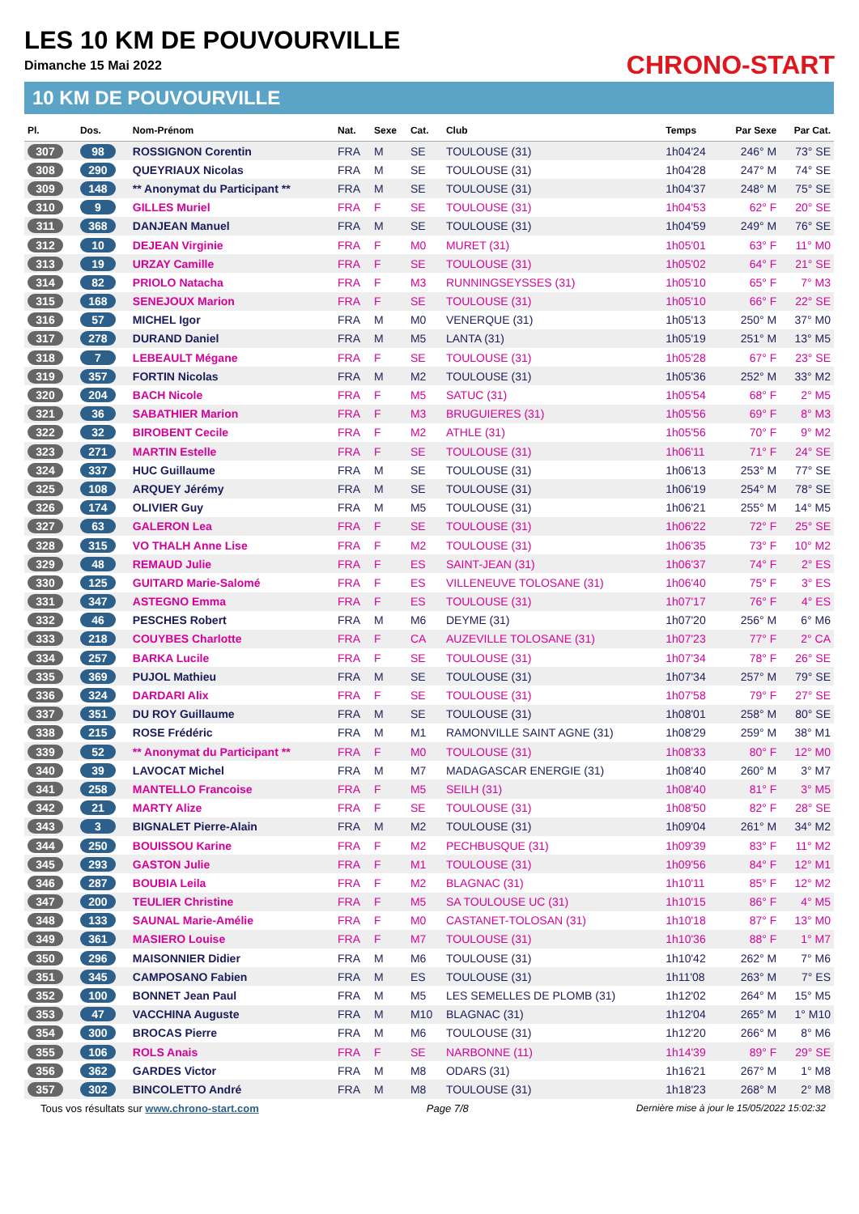LES 10 KM DE POUVOURVILLE
Dimanche 15 Mai 2022
10 KM DE POUVOURVILLE
CHRONO-START
| Pl. | Dos. | Nom-Prénom | Nat. | Sexe | Cat. | Club | Temps | Par Sexe | Par Cat. |
| --- | --- | --- | --- | --- | --- | --- | --- | --- | --- |
| 307 | 98 | ROSSIGNON Corentin | FRA | M | SE | TOULOUSE (31) | 1h04'24 | 246° M | 73° SE |
| 308 | 290 | QUEYRIAUX Nicolas | FRA | M | SE | TOULOUSE (31) | 1h04'28 | 247° M | 74° SE |
| 309 | 148 | ** Anonymat du Participant ** | FRA | M | SE | TOULOUSE (31) | 1h04'37 | 248° M | 75° SE |
| 310 | 9 | GILLES Muriel | FRA | F | SE | TOULOUSE (31) | 1h04'53 | 62° F | 20° SE |
| 311 | 368 | DANJEAN Manuel | FRA | M | SE | TOULOUSE (31) | 1h04'59 | 249° M | 76° SE |
| 312 | 10 | DEJEAN Virginie | FRA | F | M0 | MURET (31) | 1h05'01 | 63° F | 11° M0 |
| 313 | 19 | URZAY Camille | FRA | F | SE | TOULOUSE (31) | 1h05'02 | 64° F | 21° SE |
| 314 | 82 | PRIOLO Natacha | FRA | F | M3 | RUNNINGSEYSSES (31) | 1h05'10 | 65° F | 7° M3 |
| 315 | 168 | SENEJOUX Marion | FRA | F | SE | TOULOUSE (31) | 1h05'10 | 66° F | 22° SE |
| 316 | 57 | MICHEL Igor | FRA | M | M0 | VENERQUE (31) | 1h05'13 | 250° M | 37° M0 |
| 317 | 278 | DURAND Daniel | FRA | M | M5 | LANTA (31) | 1h05'19 | 251° M | 13° M5 |
| 318 | 7 | LEBEAULT Mégane | FRA | F | SE | TOULOUSE (31) | 1h05'28 | 67° F | 23° SE |
| 319 | 357 | FORTIN Nicolas | FRA | M | M2 | TOULOUSE (31) | 1h05'36 | 252° M | 33° M2 |
| 320 | 204 | BACH Nicole | FRA | F | M5 | SATUC (31) | 1h05'54 | 68° F | 2° M5 |
| 321 | 36 | SABATHIER Marion | FRA | F | M3 | BRUGUIERES (31) | 1h05'56 | 69° F | 8° M3 |
| 322 | 32 | BIROBENT Cecile | FRA | F | M2 | ATHLE (31) | 1h05'56 | 70° F | 9° M2 |
| 323 | 271 | MARTIN Estelle | FRA | F | SE | TOULOUSE (31) | 1h06'11 | 71° F | 24° SE |
| 324 | 337 | HUC Guillaume | FRA | M | SE | TOULOUSE (31) | 1h06'13 | 253° M | 77° SE |
| 325 | 108 | ARQUEY Jérémy | FRA | M | SE | TOULOUSE (31) | 1h06'19 | 254° M | 78° SE |
| 326 | 174 | OLIVIER Guy | FRA | M | M5 | TOULOUSE (31) | 1h06'21 | 255° M | 14° M5 |
| 327 | 63 | GALERON Lea | FRA | F | SE | TOULOUSE (31) | 1h06'22 | 72° F | 25° SE |
| 328 | 315 | VO THALH Anne Lise | FRA | F | M2 | TOULOUSE (31) | 1h06'35 | 73° F | 10° M2 |
| 329 | 48 | REMAUD Julie | FRA | F | ES | SAINT-JEAN (31) | 1h06'37 | 74° F | 2° ES |
| 330 | 125 | GUITARD Marie-Salomé | FRA | F | ES | VILLENEUVE TOLOSANE (31) | 1h06'40 | 75° F | 3° ES |
| 331 | 347 | ASTEGNO Emma | FRA | F | ES | TOULOUSE (31) | 1h07'17 | 76° F | 4° ES |
| 332 | 46 | PESCHES Robert | FRA | M | M6 | DEYME (31) | 1h07'20 | 256° M | 6° M6 |
| 333 | 218 | COUYBES Charlotte | FRA | F | CA | AUZEVILLE TOLOSANE (31) | 1h07'23 | 77° F | 2° CA |
| 334 | 257 | BARKA Lucile | FRA | F | SE | TOULOUSE (31) | 1h07'34 | 78° F | 26° SE |
| 335 | 369 | PUJOL Mathieu | FRA | M | SE | TOULOUSE (31) | 1h07'34 | 257° M | 79° SE |
| 336 | 324 | DARDARI Alix | FRA | F | SE | TOULOUSE (31) | 1h07'58 | 79° F | 27° SE |
| 337 | 351 | DU ROY Guillaume | FRA | M | SE | TOULOUSE (31) | 1h08'01 | 258° M | 80° SE |
| 338 | 215 | ROSE Frédéric | FRA | M | M1 | RAMONVILLE SAINT AGNE (31) | 1h08'29 | 259° M | 38° M1 |
| 339 | 52 | ** Anonymat du Participant ** | FRA | F | M0 | TOULOUSE (31) | 1h08'33 | 80° F | 12° M0 |
| 340 | 39 | LAVOCAT Michel | FRA | M | M7 | MADAGASCAR ENERGIE (31) | 1h08'40 | 260° M | 3° M7 |
| 341 | 258 | MANTELLO Francoise | FRA | F | M5 | SEILH (31) | 1h08'40 | 81° F | 3° M5 |
| 342 | 21 | MARTY Alize | FRA | F | SE | TOULOUSE (31) | 1h08'50 | 82° F | 28° SE |
| 343 | 3 | BIGNALET Pierre-Alain | FRA | M | M2 | TOULOUSE (31) | 1h09'04 | 261° M | 34° M2 |
| 344 | 250 | BOUISSOU Karine | FRA | F | M2 | PECHBUSQUE (31) | 1h09'39 | 83° F | 11° M2 |
| 345 | 293 | GASTON Julie | FRA | F | M1 | TOULOUSE (31) | 1h09'56 | 84° F | 12° M1 |
| 346 | 287 | BOUBIA Leila | FRA | F | M2 | BLAGNAC (31) | 1h10'11 | 85° F | 12° M2 |
| 347 | 200 | TEULIER Christine | FRA | F | M5 | SA TOULOUSE UC (31) | 1h10'15 | 86° F | 4° M5 |
| 348 | 133 | SAUNAL Marie-Amélie | FRA | F | M0 | CASTANET-TOLOSAN (31) | 1h10'18 | 87° F | 13° M0 |
| 349 | 361 | MASIERO Louise | FRA | F | M7 | TOULOUSE (31) | 1h10'36 | 88° F | 1° M7 |
| 350 | 296 | MAISONNIER Didier | FRA | M | M6 | TOULOUSE (31) | 1h10'42 | 262° M | 7° M6 |
| 351 | 345 | CAMPOSANO Fabien | FRA | M | ES | TOULOUSE (31) | 1h11'08 | 263° M | 7° ES |
| 352 | 100 | BONNET Jean Paul | FRA | M | M5 | LES SEMELLES DE PLOMB (31) | 1h12'02 | 264° M | 15° M5 |
| 353 | 47 | VACCHINA Auguste | FRA | M | M10 | BLAGNAC (31) | 1h12'04 | 265° M | 1° M10 |
| 354 | 300 | BROCAS Pierre | FRA | M | M6 | TOULOUSE (31) | 1h12'20 | 266° M | 8° M6 |
| 355 | 106 | ROLS Anais | FRA | F | SE | NARBONNE (11) | 1h14'39 | 89° F | 29° SE |
| 356 | 362 | GARDES Victor | FRA | M | M8 | ODARS (31) | 1h16'21 | 267° M | 1° M8 |
| 357 | 302 | BINCOLETTO André | FRA | M | M8 | TOULOUSE (31) | 1h18'23 | 268° M | 2° M8 |
Tous vos résultats sur www.chrono-start.com Page 7/8 Dernière mise à jour le 15/05/2022 15:02:32